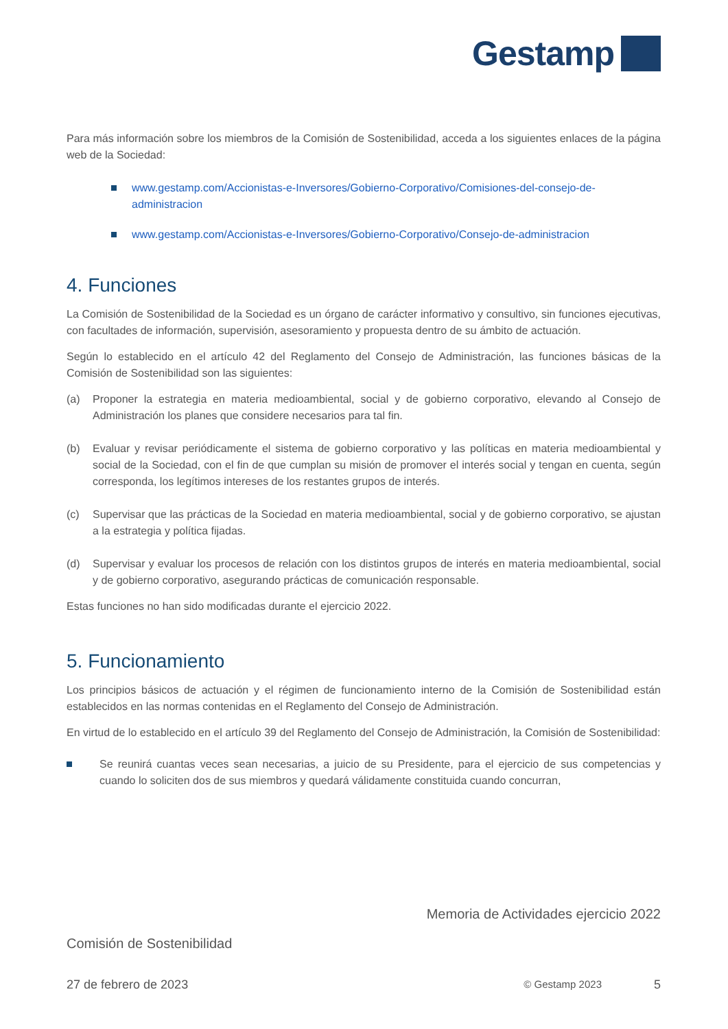Gestamp
Para más información sobre los miembros de la Comisión de Sostenibilidad, acceda a los siguientes enlaces de la página web de la Sociedad:
www.gestamp.com/Accionistas-e-Inversores/Gobierno-Corporativo/Comisiones-del-consejo-de-administracion
www.gestamp.com/Accionistas-e-Inversores/Gobierno-Corporativo/Consejo-de-administracion
4. Funciones
La Comisión de Sostenibilidad de la Sociedad es un órgano de carácter informativo y consultivo, sin funciones ejecutivas, con facultades de información, supervisión, asesoramiento y propuesta dentro de su ámbito de actuación.
Según lo establecido en el artículo 42 del Reglamento del Consejo de Administración, las funciones básicas de la Comisión de Sostenibilidad son las siguientes:
(a) Proponer la estrategia en materia medioambiental, social y de gobierno corporativo, elevando al Consejo de Administración los planes que considere necesarios para tal fin.
(b) Evaluar y revisar periódicamente el sistema de gobierno corporativo y las políticas en materia medioambiental y social de la Sociedad, con el fin de que cumplan su misión de promover el interés social y tengan en cuenta, según corresponda, los legítimos intereses de los restantes grupos de interés.
(c) Supervisar que las prácticas de la Sociedad en materia medioambiental, social y de gobierno corporativo, se ajustan a la estrategia y política fijadas.
(d) Supervisar y evaluar los procesos de relación con los distintos grupos de interés en materia medioambiental, social y de gobierno corporativo, asegurando prácticas de comunicación responsable.
Estas funciones no han sido modificadas durante el ejercicio 2022.
5. Funcionamiento
Los principios básicos de actuación y el régimen de funcionamiento interno de la Comisión de Sostenibilidad están establecidos en las normas contenidas en el Reglamento del Consejo de Administración.
En virtud de lo establecido en el artículo 39 del Reglamento del Consejo de Administración, la Comisión de Sostenibilidad:
Se reunirá cuantas veces sean necesarias, a juicio de su Presidente, para el ejercicio de sus competencias y cuando lo soliciten dos de sus miembros y quedará válidamente constituida cuando concurran,
Memoria de Actividades ejercicio 2022
Comisión de Sostenibilidad
27 de febrero de 2023 © Gestamp 2023 5